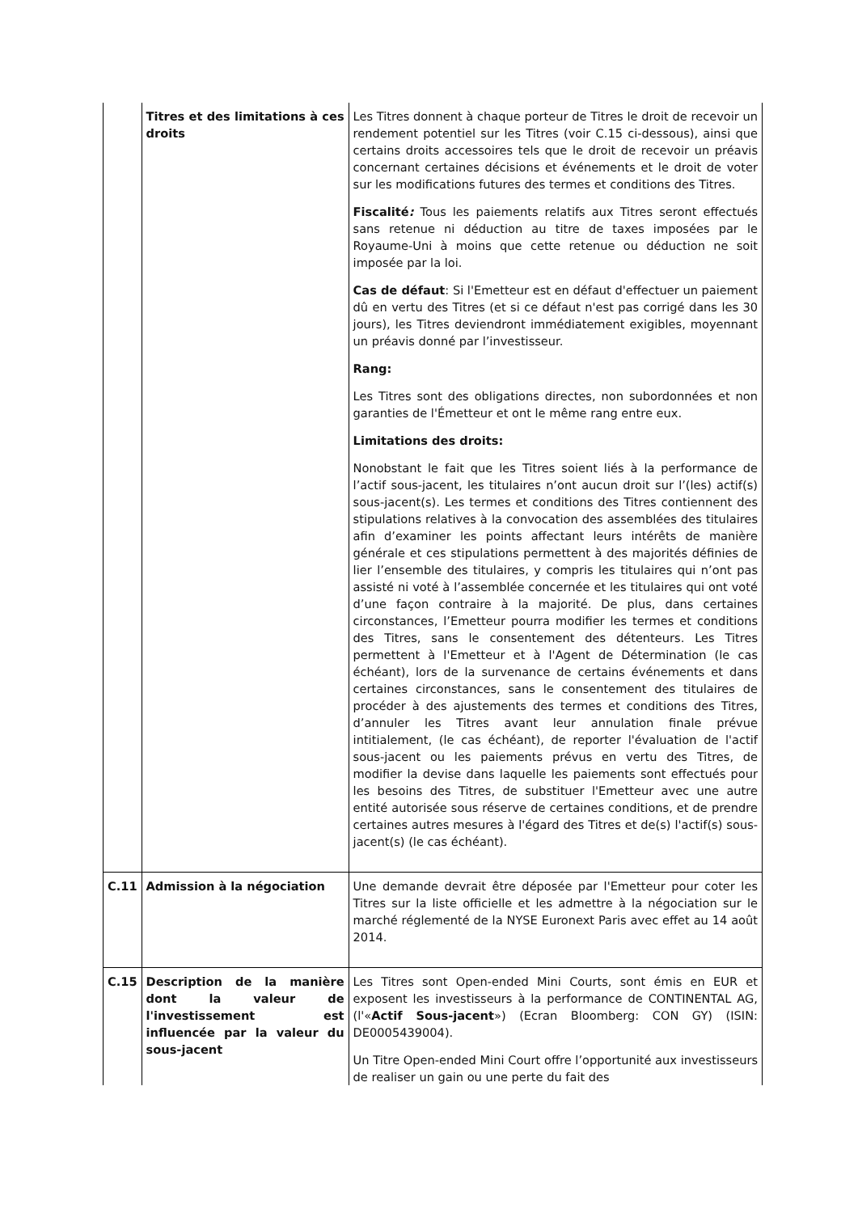| | Titres et des limitations à ces droits | Les Titres donnent à chaque porteur de Titres le droit de recevoir un rendement potentiel sur les Titres (voir C.15 ci-dessous), ainsi que certains droits accessoires tels que le droit de recevoir un préavis concernant certaines décisions et événements et le droit de voter sur les modifications futures des termes et conditions des Titres. Fiscalité : Tous les paiements relatifs aux Titres seront effectués sans retenue ni déduction au titre de taxes imposées par le Royaume-Uni à moins que cette retenue ou déduction ne soit imposée par la loi. Cas de défaut : Si l'Emetteur est en défaut d'effectuer un paiement dû en vertu des Titres (et si ce défaut n'est pas corrigé dans les 30 jours), les Titres deviendront immédiatement exigibles, moyennant un préavis donné par l’investisseur. Rang: Les Titres sont des obligations directes, non subordonnées et non garanties de l'Émetteur et ont le même rang entre eux. Limitations des droits: Nonobstant le fait que les Titres soient liés à la performance de l’actif sous-jacent, les titulaires n’ont aucun droit sur l’(les) actif(s) sous-jacent(s). Les termes et conditions des Titres contiennent des stipulations relatives à la convocation des assemblées des titulaires afin d’examiner les points affectant leurs intérêts de manière générale et ces stipulations permettent à des majorités définies de lier l’ensemble des titulaires, y compris les titulaires qui n’ont pas assisté ni voté à l’assemblée concernée et les titulaires qui ont voté d’une façon contraire à la majorité. De plus, dans certaines circonstances, l’Emetteur pourra modifier les termes et conditions des Titres, sans le consentement des détenteurs. Les Titres permettent à l'Emetteur et à l'Agent de Détermination (le cas échéant), lors de la survenance de certains événements et dans certaines circonstances, sans le consentement des titulaires de procéder à des ajustements des termes et conditions des Titres, d’annuler les Titres avant leur annulation finale prévue intitialement, (le cas échéant), de reporter l'évaluation de l'actif sous-jacent ou les paiements prévus en vertu des Titres, de modifier la devise dans laquelle les paiements sont effectués pour les besoins des Titres, de substituer l'Emetteur avec une autre entité autorisée sous réserve de certaines conditions, et de prendre certaines autres mesures à l'égard des Titres et de(s) l'actif(s) sous-jacent(s) (le cas échéant). |
| C.11 | Admission à la négociation | Une demande devrait être déposée par l'Emetteur pour coter les Titres sur la liste officielle et les admettre à la négociation sur le marché réglementé de la NYSE Euronext Paris avec effet au 14 août 2014. |
| C.15 | Description de la manière dont la valeur de l'investissement est influencée par la valeur du sous-jacent | Les Titres sont Open-ended Mini Courts, sont émis en EUR et exposent les investisseurs à la performance de CONTINENTAL AG, (l'« Actif Sous-jacent ») (Ecran Bloomberg: CON GY) (ISIN: DE0005439004). Un Titre Open-ended Mini Court offre l’opportunité aux investisseurs de realiser un gain ou une perte du fait des |